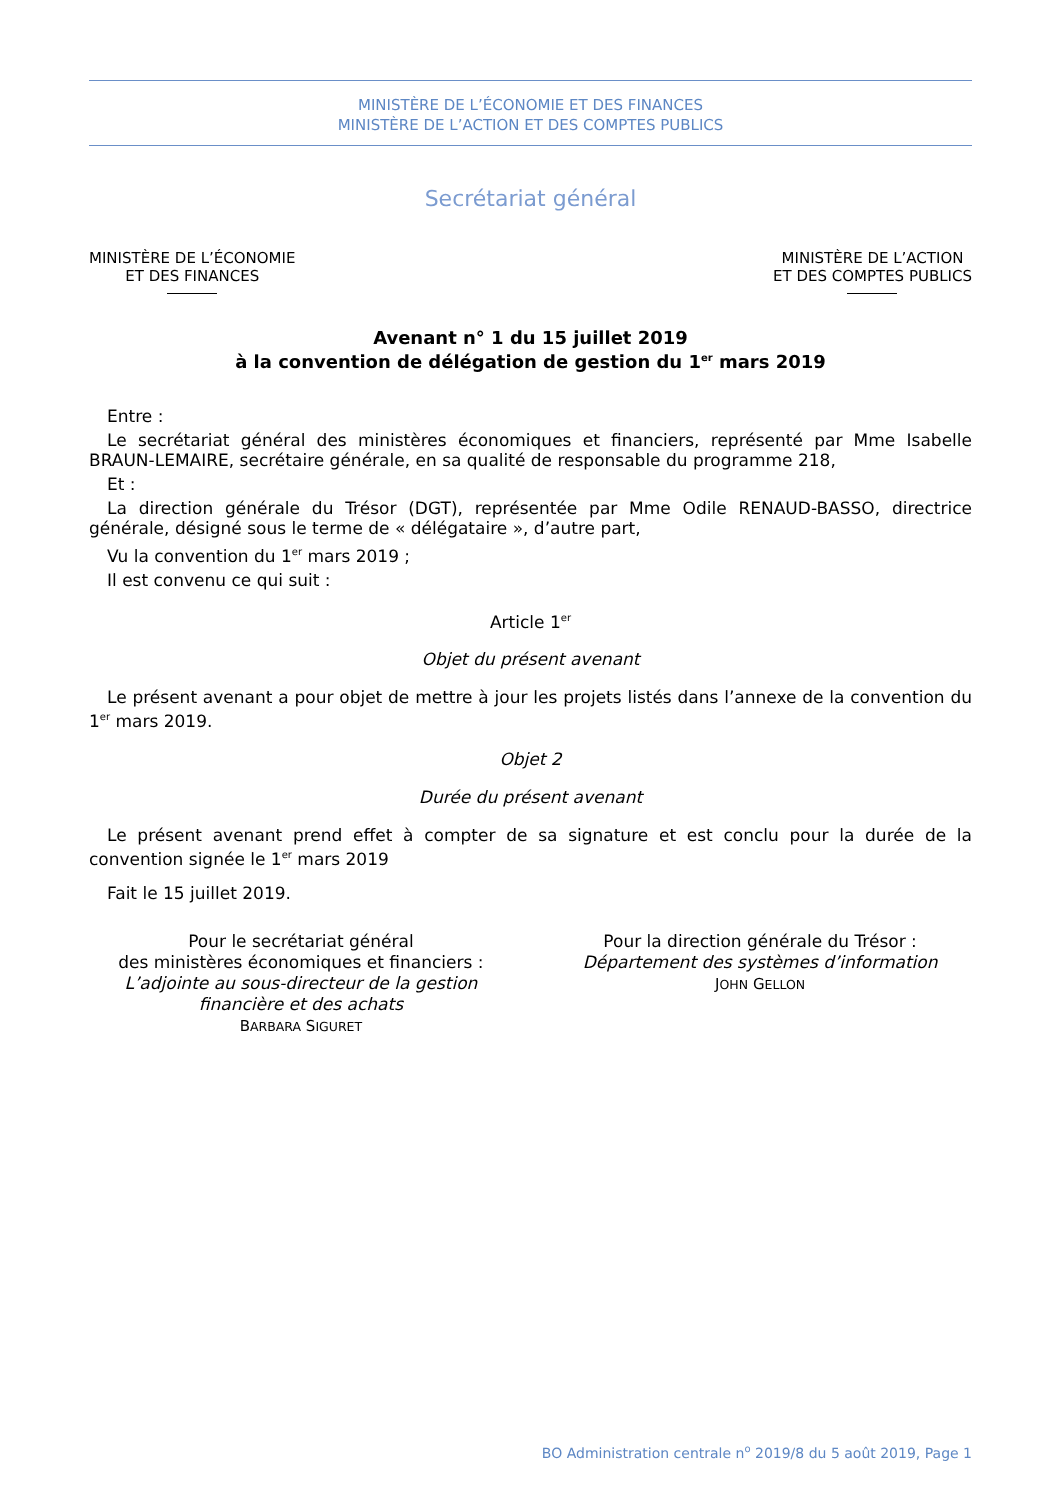MINISTÈRE DE L’ÉCONOMIE ET DES FINANCES
MINISTÈRE DE L’ACTION ET DES COMPTES PUBLICS
Secrétariat général
MINISTÈRE DE L’ÉCONOMIE
ET DES FINANCES
MINISTÈRE DE L’ACTION
ET DES COMPTES PUBLICS
Avenant n° 1 du 15 juillet 2019
à la convention de délégation de gestion du 1<sup>er</sup> mars 2019
Entre :
Le secrétariat général des ministères économiques et financiers, représenté par Mme Isabelle BRAUN-LEMAIRE, secrétaire générale, en sa qualité de responsable du programme 218,
Et :
La direction générale du Trésor (DGT), représentée par Mme Odile RENAUD-BASSO, directrice générale, désigné sous le terme de « délégataire », d’autre part,
Vu la convention du 1<sup>er</sup> mars 2019 ;
Il est convenu ce qui suit :
Article 1<sup>er</sup>
Objet du présent avenant
Le présent avenant a pour objet de mettre à jour les projets listés dans l’annexe de la convention du 1<sup>er</sup> mars 2019.
Objet 2
Durée du présent avenant
Le présent avenant prend effet à compter de sa signature et est conclu pour la durée de la convention signée le 1<sup>er</sup> mars 2019
Fait le 15 juillet 2019.
Pour le secrétariat général
des ministères économiques et financiers :
L’adjointe au sous-directeur de la gestion financière et des achats
BARBARA SIGURET
Pour la direction générale du Trésor :
Département des systèmes d’information
JOHN GELLON
BO Administration centrale n<sup>o</sup> 2019/8 du 5 août 2019, Page 1